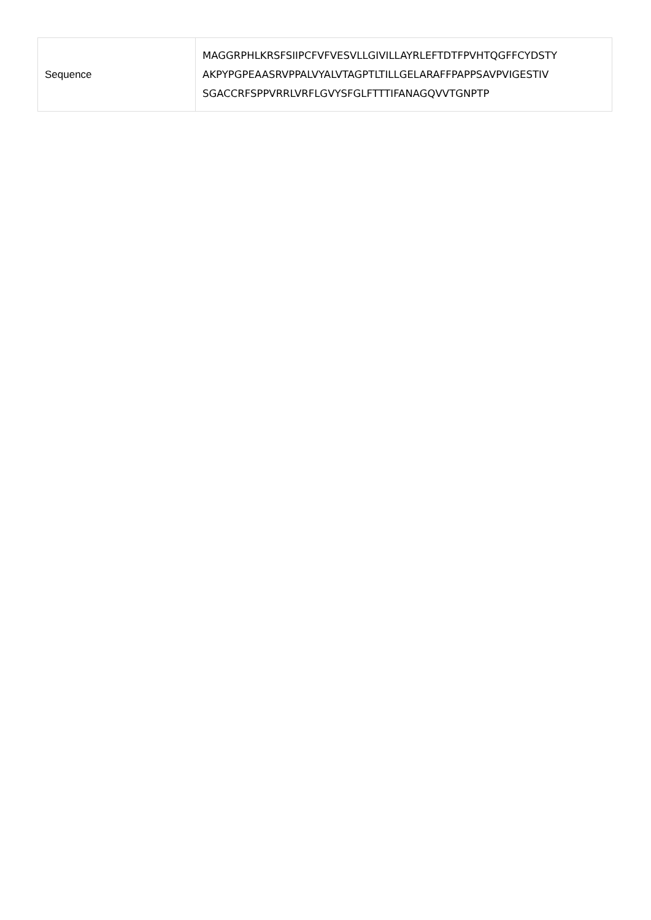| Sequence | MAGGRPHLKRSFSIIPCFVFVESVLLGIVILLAYRLEFTDTFPVHTQGFFCYDSTY AKPYPGPEAASRVPPALVYALVTAGPTLTILLGELARAFFPAPPSAVPVIGESTIV SGACCRFSPPVRRLVRFLGVYSFGLFTTTIFANAGQVVTGNPTP |